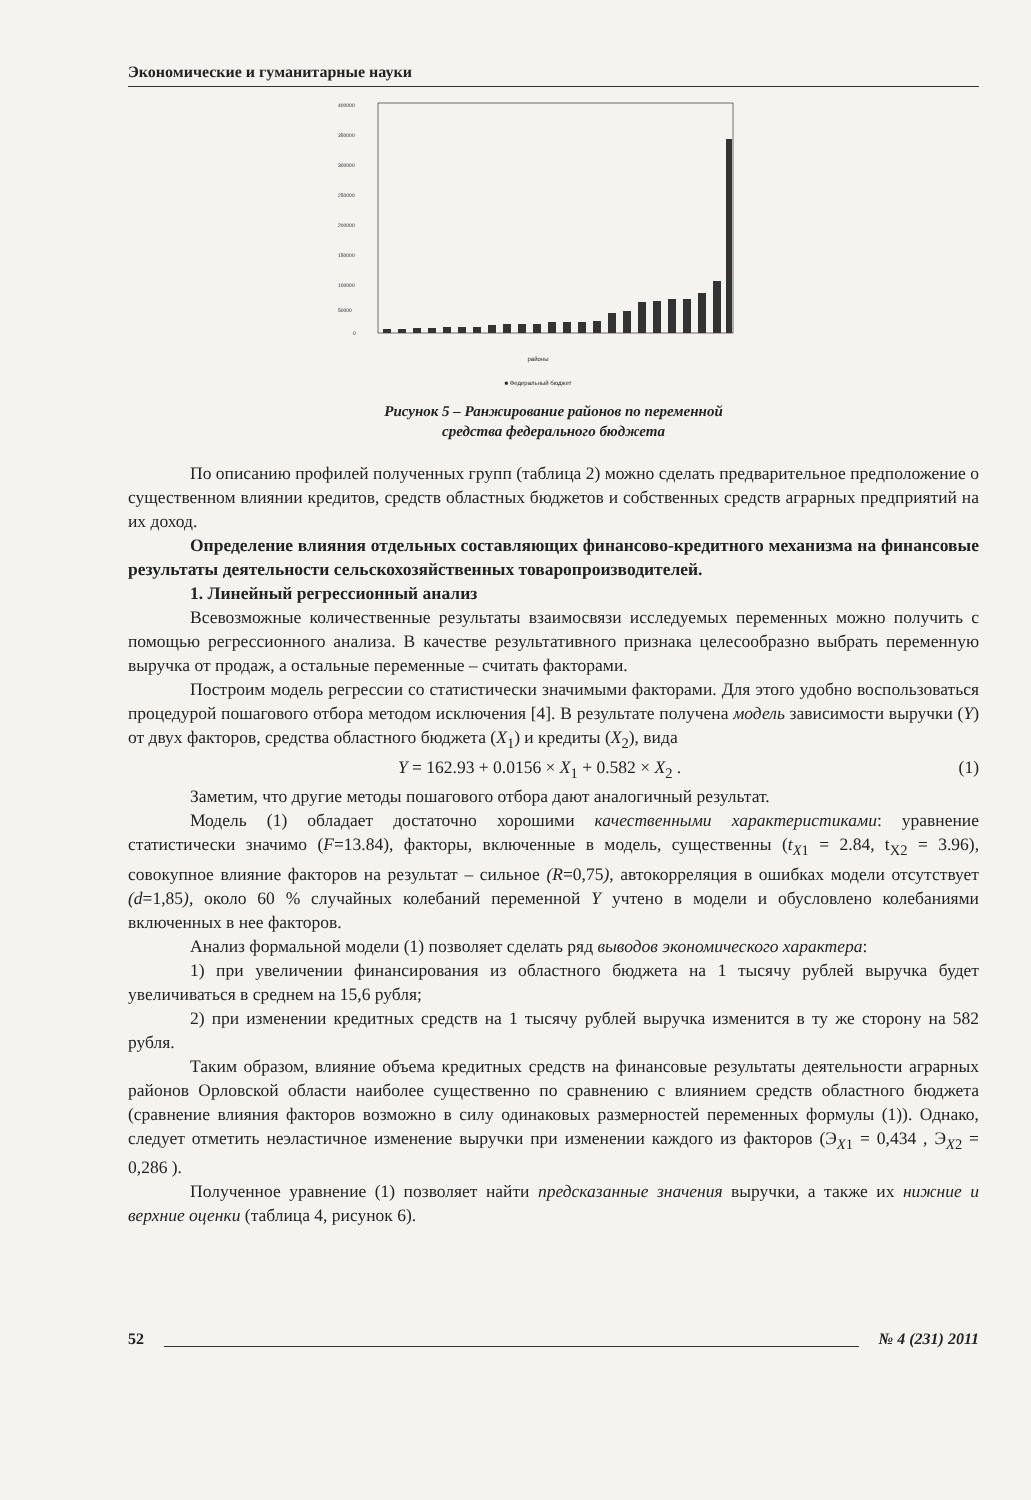Экономические и гуманитарные науки
400000
350000
300000
250000
200000
150000
100000
50000
0
районы
■ Федеральный бюджет
Рисунок 5 – Ранжирование районов по переменной
средства федерального бюджета
По описанию профилей полученных групп (таблица 2) можно сделать предварительное предположение о существенном влиянии кредитов, средств областных бюджетов и собственных средств аграрных предприятий на их доход.
Определение влияния отдельных составляющих финансово-кредитного механизма на финансовые результаты деятельности сельскохозяйственных товаропроизводителей.
1. Линейный регрессионный анализ
Всевозможные количественные результаты взаимосвязи исследуемых переменных можно получить с помощью регрессионного анализа. В качестве результативного признака целесообразно выбрать переменную выручка от продаж, а остальные переменные – считать факторами.
Построим модель регрессии со статистически значимыми факторами. Для этого удобно воспользоваться процедурой пошагового отбора методом исключения [4]. В результате получена модель зависимости выручки (Y) от двух факторов, средства областного бюджета (X<sub>1</sub>) и кредиты (X<sub>2</sub>), вида
Y = 162.93 + 0.0156 × X<sub>1</sub> + 0.582 × X<sub>2</sub> . (1)
Заметим, что другие методы пошагового отбора дают аналогичный результат.
Модель (1) обладает достаточно хорошими качественными характеристиками: уравнение статистически значимо (F=13.84), факторы, включенные в модель, существенны (t<sub>X1</sub> = 2.84, t<sub>X2</sub> = 3.96), совокупное влияние факторов на результат – сильное (R=0,75), автокорреляция в ошибках модели отсутствует (d=1,85), около 60 % случайных колебаний переменной Y учтено в модели и обусловлено колебаниями включенных в нее факторов.
Анализ формальной модели (1) позволяет сделать ряд выводов экономического характера:
1) при увеличении финансирования из областного бюджета на 1 тысячу рублей выручка будет увеличиваться в среднем на 15,6 рубля;
2) при изменении кредитных средств на 1 тысячу рублей выручка изменится в ту же сторону на 582 рубля.
Таким образом, влияние объема кредитных средств на финансовые результаты деятельности аграрных районов Орловской области наиболее существенно по сравнению с влиянием средств областного бюджета (сравнение влияния факторов возможно в силу одинаковых размерностей переменных формулы (1)). Однако, следует отметить неэластичное изменение выручки при изменении каждого из факторов (Э<sub>X1</sub> = 0,434 , Э<sub>X2</sub> = 0,286 ).
Полученное уравнение (1) позволяет найти предсказанные значения выручки, а также их нижние и верхние оценки (таблица 4, рисунок 6).
52 № 4 (231) 2011